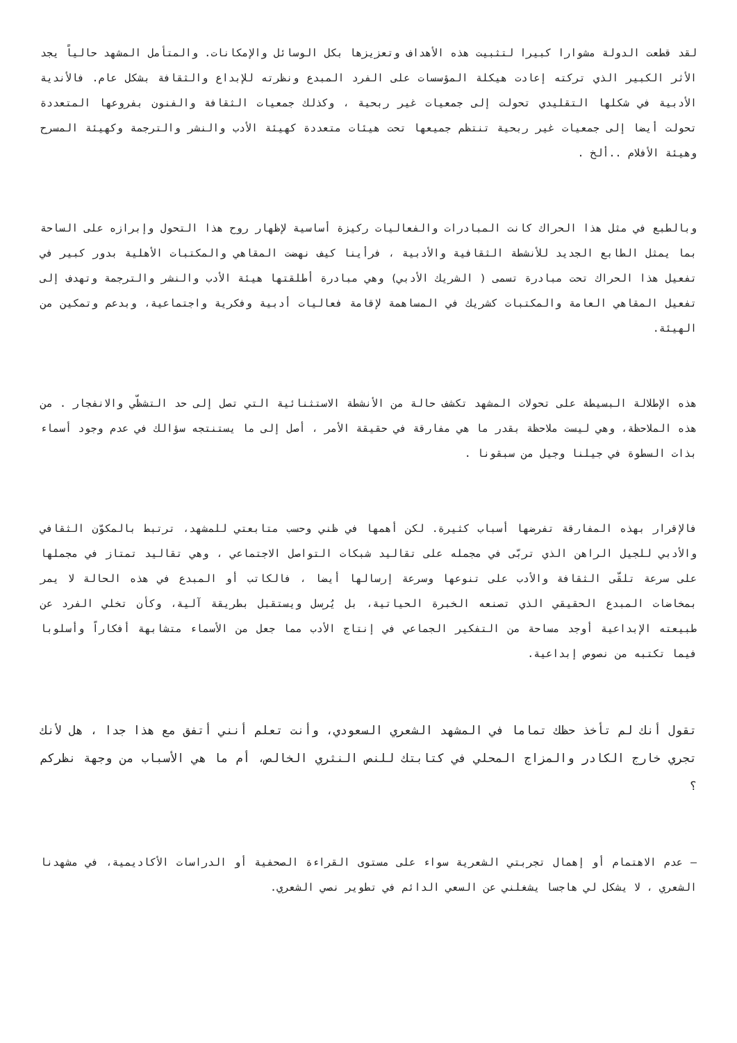لقد قطعت الدولة مشوارا كبيرا لتثبيت هذه الأهداف وتعزيزها بكل الوسائل والإمكانات. والمتأمل المشهد حالياً يجد الأثر الكبير الذي تركته إعادت هيكلة المؤسسات على الفرد المبدع ونظرته للإبداع والثقافة بشكل عام. فالأندية الأدبية في شكلها التقليدي تحولت إلى جمعيات غير ربحية ، وكذلك جمعيات الثقافة والفنون بفروعها المتعددة تحولت أيضا إلى جمعيات غير ربحية تنتظم جميعها تحت هيئات متعددة كهيئة الأدب والنشر والترجمة وكهيئة المسرح وهيئة الأفلام ..ألخ .
وبالطبع في مثل هذا الحراك كانت المبادرات والفعاليات ركيزة أساسية لإظهار روح هذا التحول وإبرازه على الساحة بما يمثل الطابع الجديد للأنشطة الثقافية والأدبية ، فرأينا كيف نهضت المقاهي والمكتبات الأهلية بدور كبير في تفعيل هذا الحراك تحت مبادرة تسمى ( الشريك الأدبي) وهي مبادرة أطلقتها هيئة الأدب والنشر والترجمة وتهدف إلى تفعيل المقاهي العامة والمكتبات كشريك في المساهمة لإقامة فعاليات أدبية وفكرية واجتماعية، وبدعم وتمكين من الهيئة.
هذه الإطلالة البسيطة على تحولات المشهد تكشف حالة من الأنشطة الاستثنائية التي تصل إلى حد التشظّي والانفجار . من هذه الملاحظة، وهي ليست ملاحظة بقدر ما هي مفارقة في حقيقة الأمر ، أصل إلى ما يستنتجه سؤالك في عدم وجود أسماء بذات السطوة في جيلنا وجيل من سبقونا .
فالإقرار بهذه المفارقة تفرضها أسباب كثيرة. لكن أهمها في ظني وحسب متابعتي للمشهد، ترتبط بالمكوّن الثقافي والأدبي للجيل الراهن الذي تربّى في مجمله على تقاليد شبكات التواصل الاجتماعي ، وهي تقاليد تمتاز في مجملها على سرعة تلقّى الثقافة والأدب على تنوعها وسرعة إرسالها أيضا ، فالكاتب أو المبدع في هذه الحالة لا يمر بمخاضات المبدع الحقيقي الذي تصنعه الخبرة الحياتية، بل يُرسل ويستقبل بطريقة آلية، وكأن تخلي الفرد عن طبيعته الإبداعية أوجد مساحة من التفكير الجماعي في إنتاج الأدب مما جعل من الأسماء متشابهة أفكاراً وأسلوبا فيما تكتبه من نصوص إبداعية.
تقول أنك لم تأخذ حظك تماما في المشهد الشعري السعودي، وأنت تعلم أنني أتفق مع هذا جدا ، هل لأنك تجري خارج الكادر والمزاج المحلي في كتابتك للنص النثري الخالص، أم ما هي الأسباب من وجهة نظركم ؟
– عدم الاهتمام أو إهمال تجربتي الشعرية سواء على مستوى القراءة الصحفية أو الدراسات الأكاديمية، في مشهدنا الشعري ، لا يشكل لي هاجسا يشغلني عن السعي الدائم في تطوير نصي الشعري.